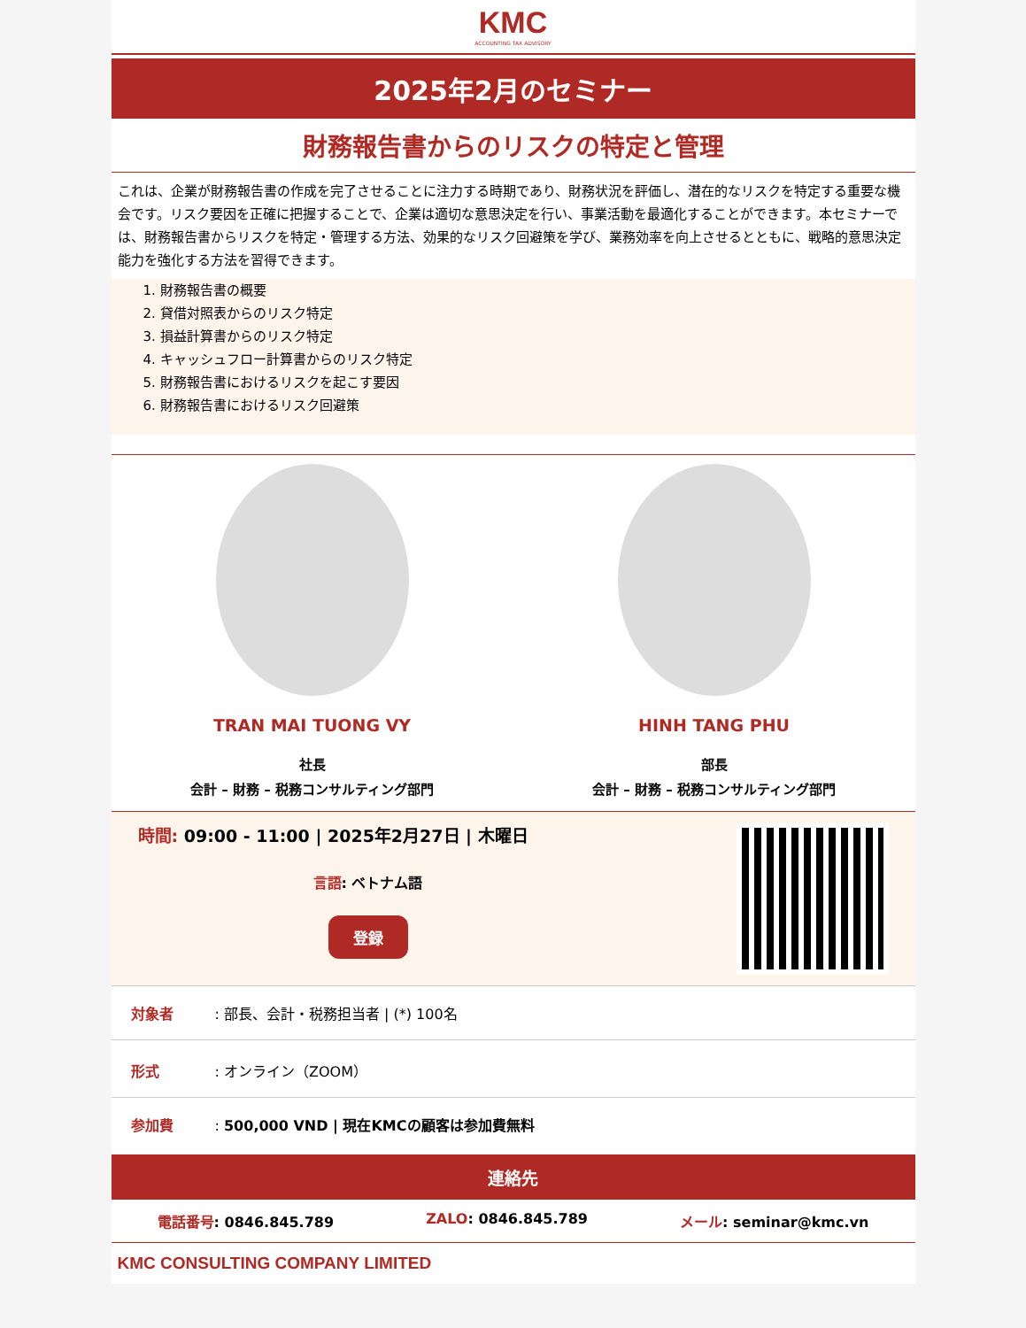KMC
ACCOUNTING TAX ADVISORY
2025年2月のセミナー
財務報告書からのリスクの特定と管理
これは、企業が財務報告書の作成を完了させることに注力する時期であり、財務状況を評価し、潜在的なリスクを特定する重要な機会です。リスク要因を正確に把握することで、企業は適切な意思決定を行い、事業活動を最適化することができます。本セミナーでは、財務報告書からリスクを特定・管理する方法、効果的なリスク回避策を学び、業務効率を向上させるとともに、戦略的意思決定能力を強化する方法を習得できます。
1. 財務報告書の概要
2. 貸借対照表からのリスク特定
3. 損益計算書からのリスク特定
4. キャッシュフロー計算書からのリスク特定
5. 財務報告書におけるリスクを起こす要因
6. 財務報告書におけるリスク回避策
TRAN MAI TUONG VY
社長
会計 – 財務 – 税務コンサルティング部門
HINH TANG PHU
部長
会計 – 財務 – 税務コンサルティング部門
時間: 09:00 - 11:00 | 2025年2月27日 | 木曜日
言語: ベトナム語
登録
対象者: 部長、会計・税務担当者 | (*) 100名
形式: オンライン（ZOOM）
参加費: 500,000 VND | 現在KMCの顧客は参加費無料
連絡先
電話番号: 0846.845.789 ZALO: 0846.845.789 メール: seminar@kmc.vn
KMC CONSULTING COMPANY LIMITED